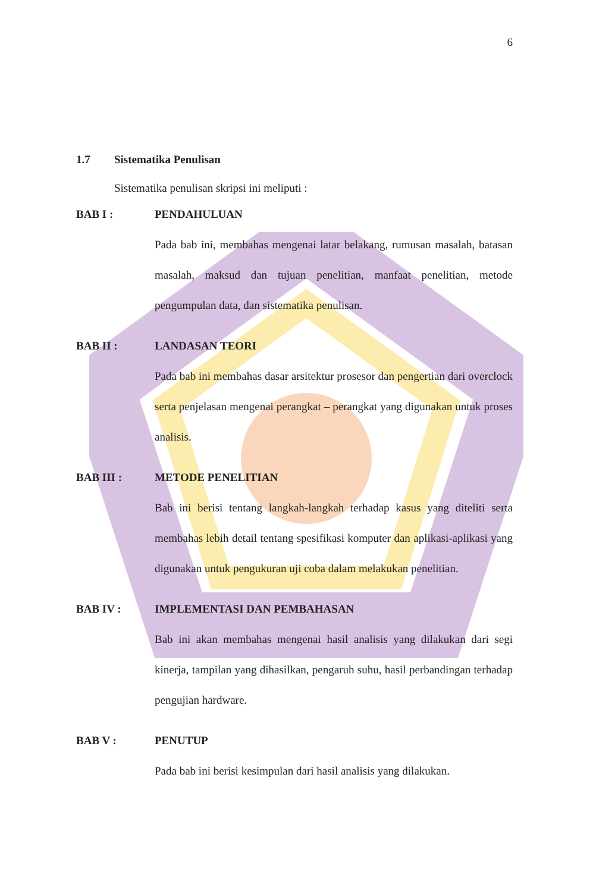6
1.7 Sistematika Penulisan
Sistematika penulisan skripsi ini meliputi :
BAB I : PENDAHULUAN
Pada bab ini, membahas mengenai latar belakang, rumusan masalah, batasan masalah, maksud dan tujuan penelitian, manfaat penelitian, metode pengumpulan data, dan sistematika penulisan.
BAB II : LANDASAN TEORI
Pada bab ini membahas dasar arsitektur prosesor dan pengertian dari overclock serta penjelasan mengenai perangkat – perangkat yang digunakan untuk proses analisis.
BAB III : METODE PENELITIAN
Bab ini berisi tentang langkah-langkah terhadap kasus yang diteliti serta membahas lebih detail tentang spesifikasi komputer dan aplikasi-aplikasi yang digunakan untuk pengukuran uji coba dalam melakukan penelitian.
BAB IV : IMPLEMENTASI DAN PEMBAHASAN
Bab ini akan membahas mengenai hasil analisis yang dilakukan dari segi kinerja, tampilan yang dihasilkan, pengaruh suhu, hasil perbandingan terhadap pengujian hardware.
BAB V : PENUTUP
Pada bab ini berisi kesimpulan dari hasil analisis yang dilakukan.